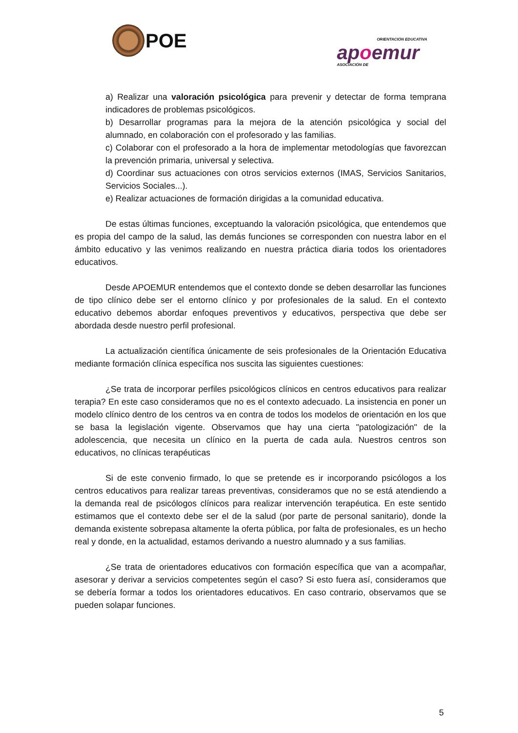POE
ORIENTACIÓN EDUCATIVA
apoemur
ASOCIACIÓN DE
a) Realizar una valoración psicológica para prevenir y detectar de forma temprana indicadores de problemas psicológicos.
b) Desarrollar programas para la mejora de la atención psicológica y social del alumnado, en colaboración con el profesorado y las familias.
c) Colaborar con el profesorado a la hora de implementar metodologías que favorezcan la prevención primaria, universal y selectiva.
d) Coordinar sus actuaciones con otros servicios externos (IMAS, Servicios Sanitarios, Servicios Sociales...).
e) Realizar actuaciones de formación dirigidas a la comunidad educativa.
De estas últimas funciones, exceptuando la valoración psicológica, que entendemos que es propia del campo de la salud, las demás funciones se corresponden con nuestra labor en el ámbito educativo y las venimos realizando en nuestra práctica diaria todos los orientadores educativos.
Desde APOEMUR entendemos que el contexto donde se deben desarrollar las funciones de tipo clínico debe ser el entorno clínico y por profesionales de la salud. En el contexto educativo debemos abordar enfoques preventivos y educativos, perspectiva que debe ser abordada desde nuestro perfil profesional.
La actualización científica únicamente de seis profesionales de la Orientación Educativa mediante formación clínica específica nos suscita las siguientes cuestiones:
¿Se trata de incorporar perfiles psicológicos clínicos en centros educativos para realizar terapia? En este caso consideramos que no es el contexto adecuado. La insistencia en poner un modelo clínico dentro de los centros va en contra de todos los modelos de orientación en los que se basa la legislación vigente. Observamos que hay una cierta "patologización" de la adolescencia, que necesita un clínico en la puerta de cada aula. Nuestros centros son educativos, no clínicas terapéuticas
Si de este convenio firmado, lo que se pretende es ir incorporando psicólogos a los centros educativos para realizar tareas preventivas, consideramos que no se está atendiendo a la demanda real de psicólogos clínicos para realizar intervención terapéutica. En este sentido estimamos que el contexto debe ser el de la salud (por parte de personal sanitario), donde la demanda existente sobrepasa altamente la oferta pública, por falta de profesionales, es un hecho real y donde, en la actualidad, estamos derivando a nuestro alumnado y a sus familias.
¿Se trata de orientadores educativos con formación específica que van a acompañar, asesorar y derivar a servicios competentes según el caso? Si esto fuera así, consideramos que se debería formar a todos los orientadores educativos. En caso contrario, observamos que se pueden solapar funciones.
5